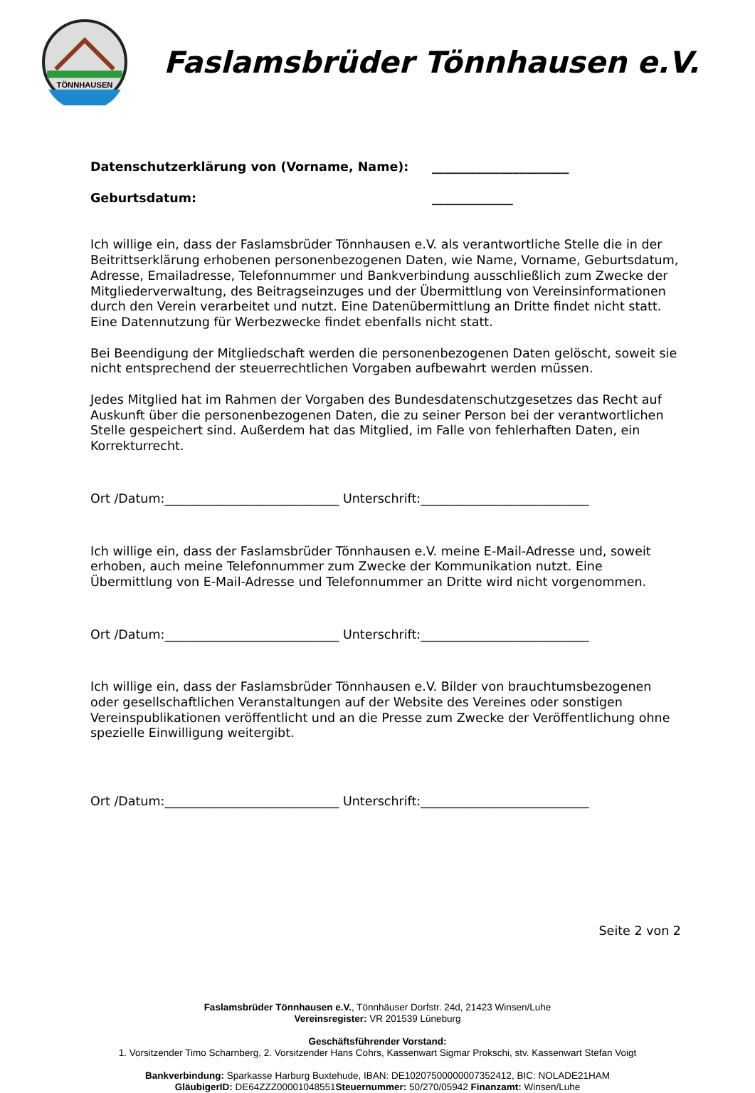TÖNNHAUSEN
Faslamsbrüder Tönnhausen e.V.
Datenschutzerklärung von (Vorname, Name): ______________________
Geburtsdatum: _____________
Ich willige ein, dass der Faslamsbrüder Tönnhausen e.V. als verantwortliche Stelle die in der Beitrittserklärung erhobenen personenbezogenen Daten, wie Name, Vorname, Geburtsdatum, Adresse, Emailadresse, Telefonnummer und Bankverbindung ausschließlich zum Zwecke der Mitgliederverwaltung, des Beitragseinzuges und der Übermittlung von Vereinsinformationen durch den Verein verarbeitet und nutzt. Eine Datenübermittlung an Dritte findet nicht statt. Eine Datennutzung für Werbezwecke findet ebenfalls nicht statt.
Bei Beendigung der Mitgliedschaft werden die personenbezogenen Daten gelöscht, soweit sie nicht entsprechend der steuerrechtlichen Vorgaben aufbewahrt werden müssen.
Jedes Mitglied hat im Rahmen der Vorgaben des Bundesdatenschutzgesetzes das Recht auf Auskunft über die personenbezogenen Daten, die zu seiner Person bei der verantwortlichen Stelle gespeichert sind. Außerdem hat das Mitglied, im Falle von fehlerhaften Daten, ein Korrekturrecht.
Ort /Datum:____________________________ Unterschrift:___________________________
Ich willige ein, dass der Faslamsbrüder Tönnhausen e.V. meine E-Mail-Adresse und, soweit erhoben, auch meine Telefonnummer zum Zwecke der Kommunikation nutzt. Eine Übermittlung von E-Mail-Adresse und Telefonnummer an Dritte wird nicht vorgenommen.
Ort /Datum:____________________________ Unterschrift:___________________________
Ich willige ein, dass der Faslamsbrüder Tönnhausen e.V. Bilder von brauchtumsbezogenen oder gesellschaftlichen Veranstaltungen auf der Website des Vereines oder sonstigen Vereinspublikationen veröffentlicht und an die Presse zum Zwecke der Veröffentlichung ohne spezielle Einwilligung weitergibt.
Ort /Datum:____________________________ Unterschrift:___________________________
Seite 2 von 2
Faslamsbrüder Tönnhausen e.V., Tönnhäuser Dorfstr. 24d, 21423 Winsen/Luhe
Vereinsregister: VR 201539 Lüneburg
Geschäftsführender Vorstand:
1. Vorsitzender Timo Scharnberg, 2. Vorsitzender Hans Cohrs, Kassenwart Sigmar Prokschi, stv. Kassenwart Stefan Voigt
Bankverbindung: Sparkasse Harburg Buxtehude, IBAN: DE10207500000007352412, BIC: NOLADE21HAM
GläubigerID: DE64ZZZ00001048551Steuernummer: 50/270/05942 Finanzamt: Winsen/Luhe